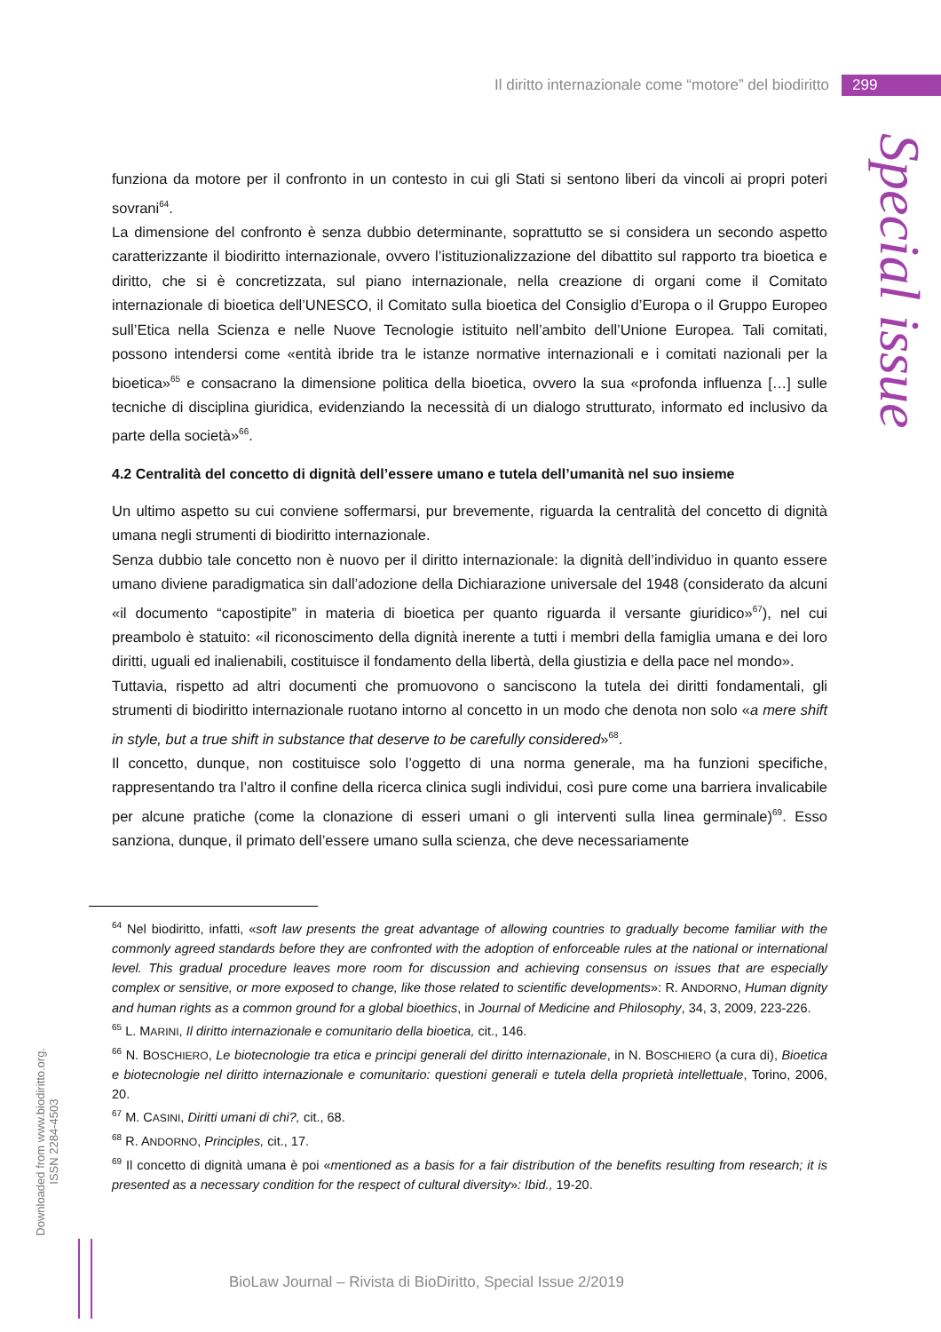Il diritto internazionale come “motore” del biodiritto 299
Special issue
funziona da motore per il confronto in un contesto in cui gli Stati si sentono liberi da vincoli ai propri poteri sovrani<sup>64</sup>.
La dimensione del confronto è senza dubbio determinante, soprattutto se si considera un secondo aspetto caratterizzante il biodiritto internazionale, ovvero l’istituzionalizzazione del dibattito sul rapporto tra bioetica e diritto, che si è concretizzata, sul piano internazionale, nella creazione di organi come il Comitato internazionale di bioetica dell’UNESCO, il Comitato sulla bioetica del Consiglio d’Europa o il Gruppo Europeo sull’Etica nella Scienza e nelle Nuove Tecnologie istituito nell’ambito dell’Unione Europea. Tali comitati, possono intendersi come «entità ibride tra le istanze normative internazionali e i comitati nazionali per la bioetica»<sup>65</sup> e consacrano la dimensione politica della bioetica, ovvero la sua «profonda influenza […] sulle tecniche di disciplina giuridica, evidenziando la necessità di un dialogo strutturato, informato ed inclusivo da parte della società»<sup>66</sup>.
4.2 Centralità del concetto di dignità dell’essere umano e tutela dell’umanità nel suo insieme
Un ultimo aspetto su cui conviene soffermarsi, pur brevemente, riguarda la centralità del concetto di dignità umana negli strumenti di biodiritto internazionale.
Senza dubbio tale concetto non è nuovo per il diritto internazionale: la dignità dell’individuo in quanto essere umano diviene paradigmatica sin dall’adozione della Dichiarazione universale del 1948 (considerato da alcuni «il documento “capostipite” in materia di bioetica per quanto riguarda il versante giuridico»<sup>67</sup>), nel cui preambolo è statuito: «il riconoscimento della dignità inerente a tutti i membri della famiglia umana e dei loro diritti, uguali ed inalienabili, costituisce il fondamento della libertà, della giustizia e della pace nel mondo».
Tuttavia, rispetto ad altri documenti che promuovono o sanciscono la tutela dei diritti fondamentali, gli strumenti di biodiritto internazionale ruotano intorno al concetto in un modo che denota non solo «a mere shift in style, but a true shift in substance that deserve to be carefully considered»<sup>68</sup>.
Il concetto, dunque, non costituisce solo l’oggetto di una norma generale, ma ha funzioni specifiche, rappresentando tra l’altro il confine della ricerca clinica sugli individui, così pure come una barriera invalicabile per alcune pratiche (come la clonazione di esseri umani o gli interventi sulla linea germinale)<sup>69</sup>. Esso sanziona, dunque, il primato dell’essere umano sulla scienza, che deve necessariamente
<sup>64</sup> Nel biodiritto, infatti, «soft law presents the great advantage of allowing countries to gradually become familiar with the commonly agreed standards before they are confronted with the adoption of enforceable rules at the national or international level. This gradual procedure leaves more room for discussion and achieving consensus on issues that are especially complex or sensitive, or more exposed to change, like those related to scientific developments»: R. ANDORNO, Human dignity and human rights as a common ground for a global bioethics, in Journal of Medicine and Philosophy, 34, 3, 2009, 223-226.
<sup>65</sup> L. MARINI, Il diritto internazionale e comunitario della bioetica, cit., 146.
<sup>66</sup> N. BOSCHIERO, Le biotecnologie tra etica e principi generali del diritto internazionale, in N. BOSCHIERO (a cura di), Bioetica e biotecnologie nel diritto internazionale e comunitario: questioni generali e tutela della proprietà intellettuale, Torino, 2006, 20.
<sup>67</sup> M. CASINI, Diritti umani di chi?, cit., 68.
<sup>68</sup> R. ANDORNO, Principles, cit., 17.
<sup>69</sup> Il concetto di dignità umana è poi «mentioned as a basis for a fair distribution of the benefits resulting from research; it is presented as a necessary condition for the respect of cultural diversity»: Ibid., 19-20.
Downloaded from www.biodiritto.org.
ISSN 2284-4503
BioLaw Journal – Rivista di BioDiritto, Special Issue 2/2019